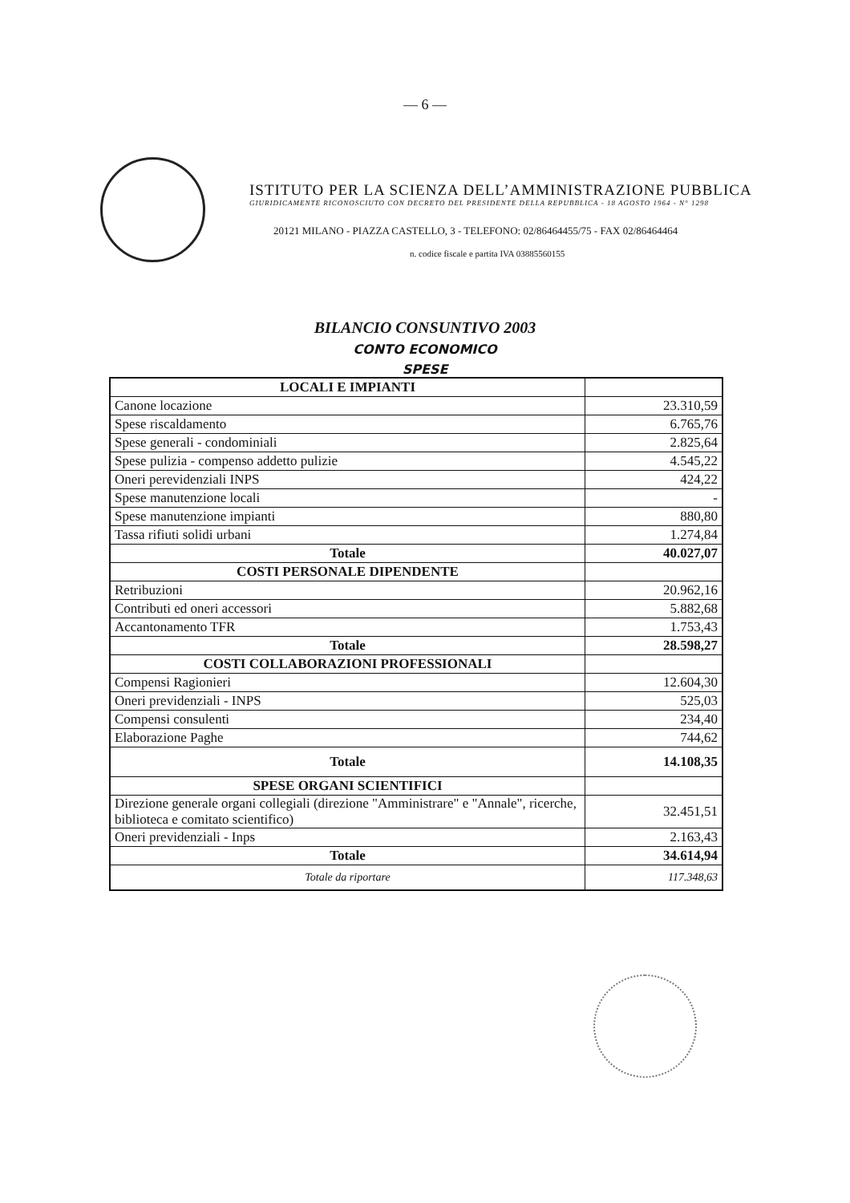— 6 —
ISTITUTO PER LA SCIENZA DELL’AMMINISTRAZIONE PUBBLICA
GIURIDICAMENTE RICONOSCIUTO CON DECRETO DEL PRESIDENTE DELLA REPUBBLICA - 18 AGOSTO 1964 - N° 1298
20121 MILANO - PIAZZA CASTELLO, 3 - TELEFONO: 02/86464455/75 - FAX 02/86464464
n. codice fiscale e partita IVA 03885560155
BILANCIO CONSUNTIVO 2003
CONTO ECONOMICO
SPESE
| LOCALI E IMPIANTI | |
| Canone locazione | 23.310,59 |
| Spese riscaldamento | 6.765,76 |
| Spese generali - condominiali | 2.825,64 |
| Spese pulizia - compenso addetto pulizie | 4.545,22 |
| Oneri perevidenziali INPS | 424,22 |
| Spese manutenzione locali | - |
| Spese manutenzione impianti | 880,80 |
| Tassa rifiuti solidi urbani | 1.274,84 |
| Totale | 40.027,07 |
| COSTI PERSONALE DIPENDENTE | |
| Retribuzioni | 20.962,16 |
| Contributi ed oneri accessori | 5.882,68 |
| Accantonamento TFR | 1.753,43 |
| Totale | 28.598,27 |
| COSTI COLLABORAZIONI PROFESSIONALI | |
| Compensi Ragionieri | 12.604,30 |
| Oneri previdenziali - INPS | 525,03 |
| Compensi consulenti | 234,40 |
| Elaborazione Paghe | 744,62 |
| Totale | 14.108,35 |
| SPESE ORGANI SCIENTIFICI | |
| Direzione generale organi collegiali (direzione "Amministrare" e "Annale", ricerche, biblioteca e comitato scientifico) | 32.451,51 |
| Oneri previdenziali - Inps | 2.163,43 |
| Totale | 34.614,94 |
| Totale da riportare | 117.348,63 |